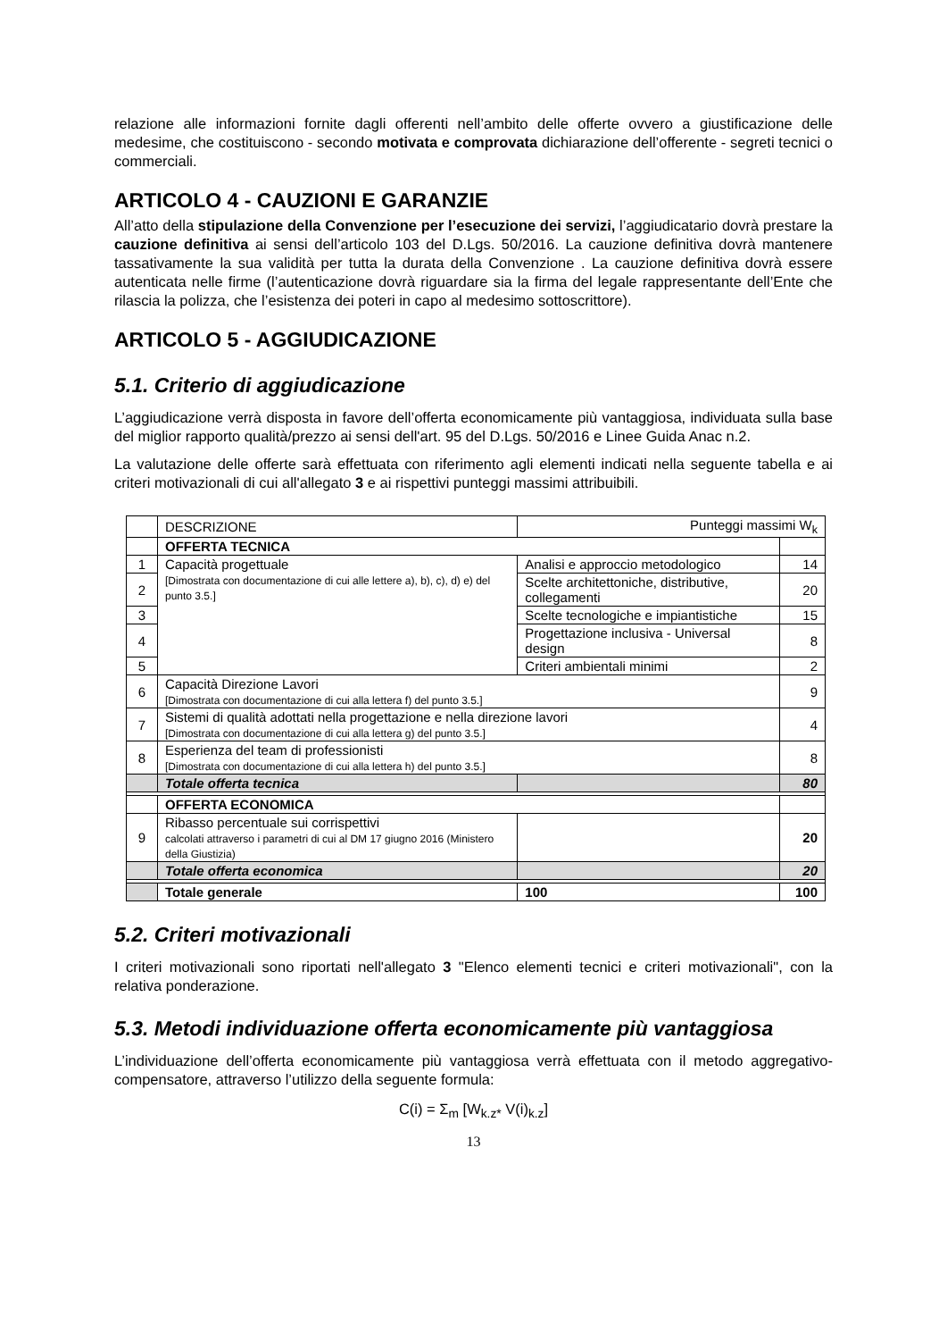relazione alle informazioni fornite dagli offerenti nell’ambito delle offerte ovvero a giustificazione delle medesime, che costituiscono - secondo motivata e comprovata dichiarazione dell’offerente - segreti tecnici o commerciali.
ARTICOLO 4 - CAUZIONI E GARANZIE
All’atto della stipulazione della Convenzione per l’esecuzione dei servizi, l’aggiudicatario dovrà prestare la cauzione definitiva ai sensi dell’articolo 103 del D.Lgs. 50/2016. La cauzione definitiva dovrà mantenere tassativamente la sua validità per tutta la durata della Convenzione . La cauzione definitiva dovrà essere autenticata nelle firme (l’autenticazione dovrà riguardare sia la firma del legale rappresentante dell’Ente che rilascia la polizza, che l’esistenza dei poteri in capo al medesimo sottoscrittore).
ARTICOLO 5 - AGGIUDICAZIONE
5.1. Criterio di aggiudicazione
L’aggiudicazione verrà disposta in favore dell’offerta economicamente più vantaggiosa, individuata sulla base del miglior rapporto qualità/prezzo ai sensi dell'art. 95 del D.Lgs. 50/2016 e Linee Guida Anac n.2.
La valutazione delle offerte sarà effettuata con riferimento agli elementi indicati nella seguente tabella e ai criteri motivazionali di cui all'allegato 3 e ai rispettivi punteggi massimi attribuibili.
| | DESCRIZIONE | Punteggi massimi W<sub>k</sub> | |
| | OFFERTA TECNICA | | |
| 1 | Capacità progettuale [Dimostrata con documentazione di cui alle lettere a), b), c), d) e) del punto 3.5.] | Analisi e approccio metodologico | 14 |
| 2 | | Scelte architettoniche, distributive, collegamenti | 20 |
| 3 | | Scelte tecnologiche e impiantistiche | 15 |
| 4 | | Progettazione inclusiva - Universal design | 8 |
| 5 | | Criteri ambientali minimi | 2 |
| 6 | Capacità Direzione Lavori [Dimostrata con documentazione di cui alla lettera f) del punto 3.5.] | | 9 |
| 7 | Sistemi di qualità adottati nella progettazione e nella direzione lavori [Dimostrata con documentazione di cui alla lettera g) del punto 3.5.] | | 4 |
| 8 | Esperienza del team di professionisti [Dimostrata con documentazione di cui alla lettera h) del punto 3.5.] | | 8 |
| | Totale offerta tecnica | | 80 |
| | OFFERTA ECONOMICA | | |
| 9 | Ribasso percentuale sui corrispettivi calcolati attraverso i parametri di cui al DM 17 giugno 2016 (Ministero della Giustizia) | | 20 |
| | Totale offerta economica | | 20 |
| | Totale generale | 100 | 100 |
5.2. Criteri motivazionali
I criteri motivazionali sono riportati nell'allegato 3 "Elenco elementi tecnici e criteri motivazionali", con la relativa ponderazione.
5.3. Metodi individuazione offerta economicamente più vantaggiosa
L’individuazione dell’offerta economicamente più vantaggiosa verrà effettuata con il metodo aggregativo-compensatore, attraverso l’utilizzo della seguente formula:
C(i) = Σ<sub>m</sub> [W<sub>k.z*</sub> V(i)<sub>k.z</sub>]
13